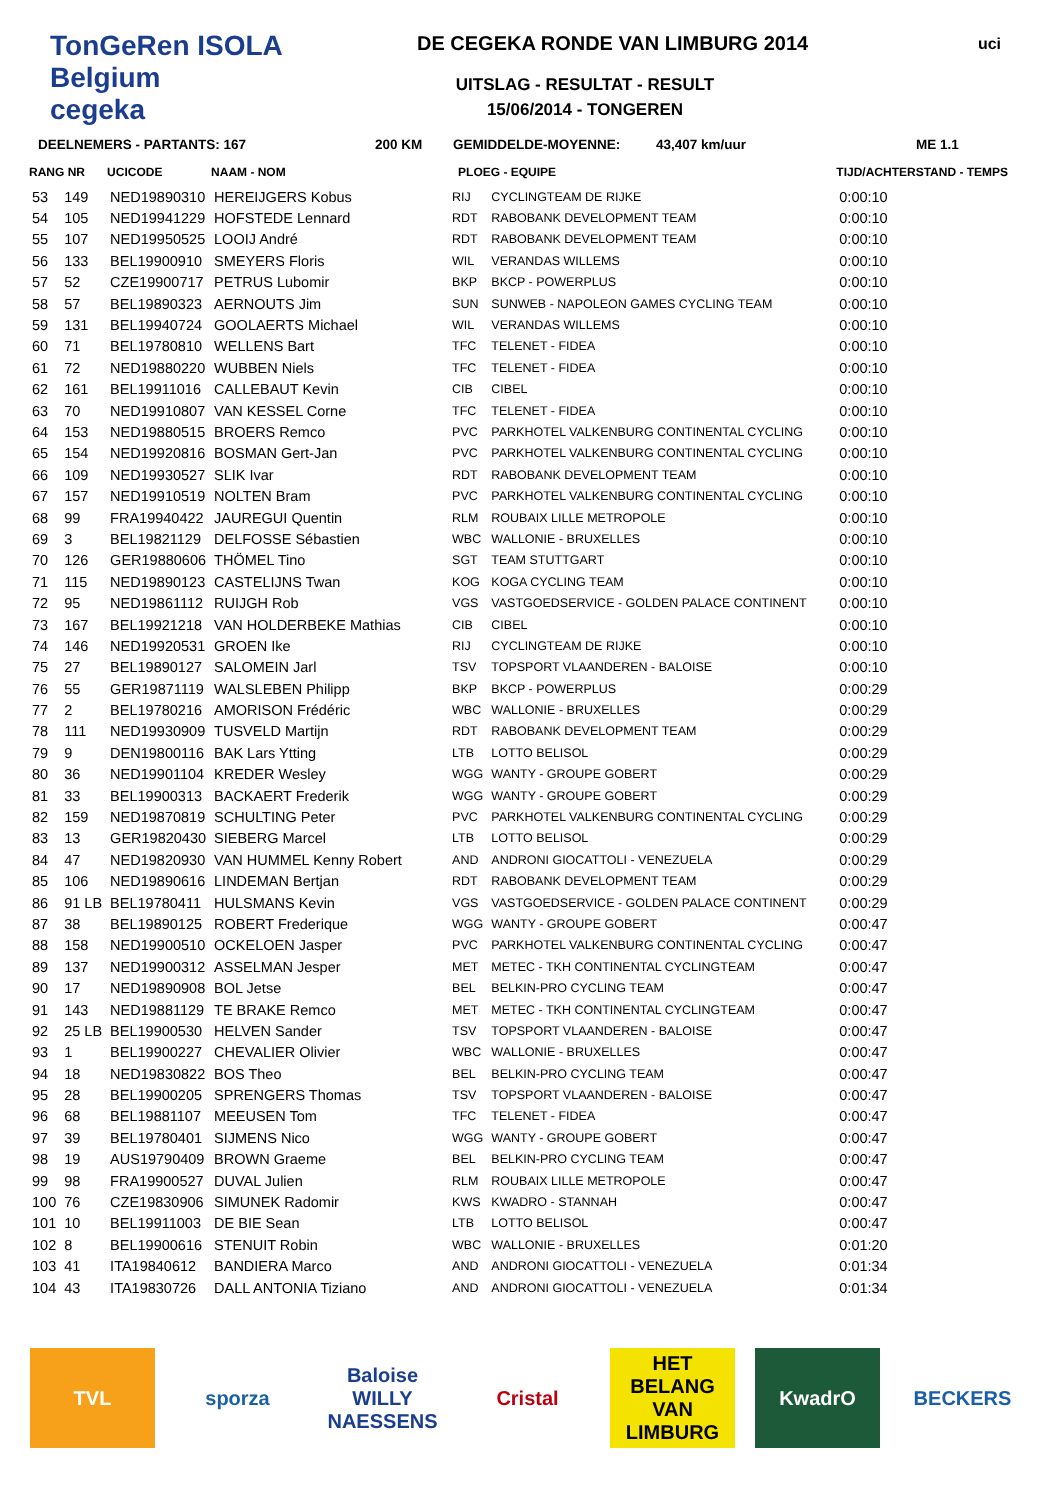TonGeRen ISOLA Belgium
cegeka
DE CEGEKA RONDE VAN LIMBURG 2014
UITSLAG - RESULTAT - RESULT
15/06/2014 - TONGEREN
uci
DEELNEMERS - PARTANTS: 167 200 KM GEMIDDELDE-MOYENNE: 43,407 km/uur ME 1.1
| RANG NR | | UCICODE | NAAM - NOM | PLOEG - EQUIPE | | TIJD/ACHTERSTAND - TEMPS |
| --- | --- | --- | --- | --- | --- | --- |
| 53 | 149 | NED19890310 | HEREIJGERS Kobus | RIJ | CYCLINGTEAM DE RIJKE | 0:00:10 |
| 54 | 105 | NED19941229 | HOFSTEDE Lennard | RDT | RABOBANK DEVELOPMENT TEAM | 0:00:10 |
| 55 | 107 | NED19950525 | LOOIJ André | RDT | RABOBANK DEVELOPMENT TEAM | 0:00:10 |
| 56 | 133 | BEL19900910 | SMEYERS Floris | WIL | VERANDAS WILLEMS | 0:00:10 |
| 57 | 52 | CZE19900717 | PETRUS Lubomir | BKP | BKCP - POWERPLUS | 0:00:10 |
| 58 | 57 | BEL19890323 | AERNOUTS Jim | SUN | SUNWEB - NAPOLEON GAMES CYCLING TEAM | 0:00:10 |
| 59 | 131 | BEL19940724 | GOOLAERTS Michael | WIL | VERANDAS WILLEMS | 0:00:10 |
| 60 | 71 | BEL19780810 | WELLENS Bart | TFC | TELENET - FIDEA | 0:00:10 |
| 61 | 72 | NED19880220 | WUBBEN Niels | TFC | TELENET - FIDEA | 0:00:10 |
| 62 | 161 | BEL19911016 | CALLEBAUT Kevin | CIB | CIBEL | 0:00:10 |
| 63 | 70 | NED19910807 | VAN KESSEL Corne | TFC | TELENET - FIDEA | 0:00:10 |
| 64 | 153 | NED19880515 | BROERS Remco | PVC | PARKHOTEL VALKENBURG CONTINENTAL CYCLING | 0:00:10 |
| 65 | 154 | NED19920816 | BOSMAN Gert-Jan | PVC | PARKHOTEL VALKENBURG CONTINENTAL CYCLING | 0:00:10 |
| 66 | 109 | NED19930527 | SLIK Ivar | RDT | RABOBANK DEVELOPMENT TEAM | 0:00:10 |
| 67 | 157 | NED19910519 | NOLTEN Bram | PVC | PARKHOTEL VALKENBURG CONTINENTAL CYCLING | 0:00:10 |
| 68 | 99 | FRA19940422 | JAUREGUI Quentin | RLM | ROUBAIX LILLE METROPOLE | 0:00:10 |
| 69 | 3 | BEL19821129 | DELFOSSE Sébastien | WBC | WALLONIE - BRUXELLES | 0:00:10 |
| 70 | 126 | GER19880606 | THÖMEL Tino | SGT | TEAM STUTTGART | 0:00:10 |
| 71 | 115 | NED19890123 | CASTELIJNS Twan | KOG | KOGA CYCLING TEAM | 0:00:10 |
| 72 | 95 | NED19861112 | RUIJGH Rob | VGS | VASTGOEDSERVICE - GOLDEN PALACE CONTINENT | 0:00:10 |
| 73 | 167 | BEL19921218 | VAN HOLDERBEKE Mathias | CIB | CIBEL | 0:00:10 |
| 74 | 146 | NED19920531 | GROEN Ike | RIJ | CYCLINGTEAM DE RIJKE | 0:00:10 |
| 75 | 27 | BEL19890127 | SALOMEIN Jarl | TSV | TOPSPORT VLAANDEREN - BALOISE | 0:00:10 |
| 76 | 55 | GER19871119 | WALSLEBEN Philipp | BKP | BKCP - POWERPLUS | 0:00:29 |
| 77 | 2 | BEL19780216 | AMORISON Frédéric | WBC | WALLONIE - BRUXELLES | 0:00:29 |
| 78 | 111 | NED19930909 | TUSVELD Martijn | RDT | RABOBANK DEVELOPMENT TEAM | 0:00:29 |
| 79 | 9 | DEN19800116 | BAK Lars Ytting | LTB | LOTTO BELISOL | 0:00:29 |
| 80 | 36 | NED19901104 | KREDER Wesley | WGG | WANTY - GROUPE GOBERT | 0:00:29 |
| 81 | 33 | BEL19900313 | BACKAERT Frederik | WGG | WANTY - GROUPE GOBERT | 0:00:29 |
| 82 | 159 | NED19870819 | SCHULTING Peter | PVC | PARKHOTEL VALKENBURG CONTINENTAL CYCLING | 0:00:29 |
| 83 | 13 | GER19820430 | SIEBERG Marcel | LTB | LOTTO BELISOL | 0:00:29 |
| 84 | 47 | NED19820930 | VAN HUMMEL Kenny Robert | AND | ANDRONI GIOCATTOLI - VENEZUELA | 0:00:29 |
| 85 | 106 | NED19890616 | LINDEMAN Bertjan | RDT | RABOBANK DEVELOPMENT TEAM | 0:00:29 |
| 86 | 91 LB | BEL19780411 | HULSMANS Kevin | VGS | VASTGOEDSERVICE - GOLDEN PALACE CONTINENT | 0:00:29 |
| 87 | 38 | BEL19890125 | ROBERT Frederique | WGG | WANTY - GROUPE GOBERT | 0:00:47 |
| 88 | 158 | NED19900510 | OCKELOEN Jasper | PVC | PARKHOTEL VALKENBURG CONTINENTAL CYCLING | 0:00:47 |
| 89 | 137 | NED19900312 | ASSELMAN Jesper | MET | METEC - TKH CONTINENTAL CYCLINGTEAM | 0:00:47 |
| 90 | 17 | NED19890908 | BOL Jetse | BEL | BELKIN-PRO CYCLING TEAM | 0:00:47 |
| 91 | 143 | NED19881129 | TE BRAKE Remco | MET | METEC - TKH CONTINENTAL CYCLINGTEAM | 0:00:47 |
| 92 | 25 LB | BEL19900530 | HELVEN Sander | TSV | TOPSPORT VLAANDEREN - BALOISE | 0:00:47 |
| 93 | 1 | BEL19900227 | CHEVALIER Olivier | WBC | WALLONIE - BRUXELLES | 0:00:47 |
| 94 | 18 | NED19830822 | BOS Theo | BEL | BELKIN-PRO CYCLING TEAM | 0:00:47 |
| 95 | 28 | BEL19900205 | SPRENGERS Thomas | TSV | TOPSPORT VLAANDEREN - BALOISE | 0:00:47 |
| 96 | 68 | BEL19881107 | MEEUSEN Tom | TFC | TELENET - FIDEA | 0:00:47 |
| 97 | 39 | BEL19780401 | SIJMENS Nico | WGG | WANTY - GROUPE GOBERT | 0:00:47 |
| 98 | 19 | AUS19790409 | BROWN Graeme | BEL | BELKIN-PRO CYCLING TEAM | 0:00:47 |
| 99 | 98 | FRA19900527 | DUVAL Julien | RLM | ROUBAIX LILLE METROPOLE | 0:00:47 |
| 100 | 76 | CZE19830906 | SIMUNEK Radomir | KWS | KWADRO - STANNAH | 0:00:47 |
| 101 | 10 | BEL19911003 | DE BIE Sean | LTB | LOTTO BELISOL | 0:00:47 |
| 102 | 8 | BEL19900616 | STENUIT Robin | WBC | WALLONIE - BRUXELLES | 0:01:20 |
| 103 | 41 | ITA19840612 | BANDIERA Marco | AND | ANDRONI GIOCATTOLI - VENEZUELA | 0:01:34 |
| 104 | 43 | ITA19830726 | DALL ANTONIA Tiziano | AND | ANDRONI GIOCATTOLI - VENEZUELA | 0:01:34 |
TVL sporza Baloise
WILLY NAESSENS
Cristal HET BELANG VAN LIMBURG
KwadrO BECKERS